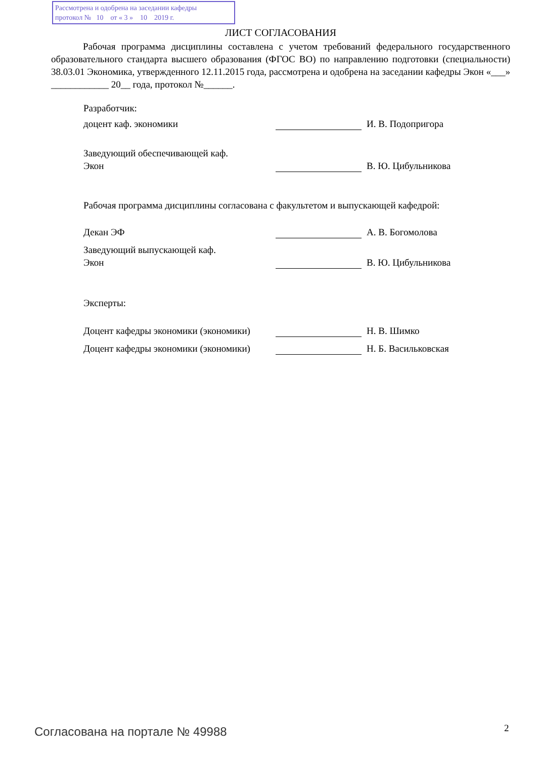Рассмотрена и одобрена на заседании кафедры
протокол № 10 от « 3 » 10 2019 г.
ЛИСТ СОГЛАСОВАНИЯ
Рабочая программа дисциплины составлена с учетом требований федерального государственного образовательного стандарта высшего образования (ФГОС ВО) по направлению подготовки (специальности) 38.03.01 Экономика, утвержденного 12.11.2015 года, рассмотрена и одобрена на заседании кафедры Экон «___» ____________ 20__ года, протокол №______.
Разработчик:
доцент каф. экономики
И. В. Подопригора
Заведующий обеспечивающей каф.
Экон
В. Ю. Цибульникова
Рабочая программа дисциплины согласована с факультетом и выпускающей кафедрой:
Декан ЭФ
А. В. Богомолова
Заведующий выпускающей каф.
Экон
В. Ю. Цибульникова
Эксперты:
Доцент кафедры экономики (экономики)
Н. В. Шимко
Доцент кафедры экономики (экономики)
Н. Б. Васильковская
Согласована на портале № 49988 2